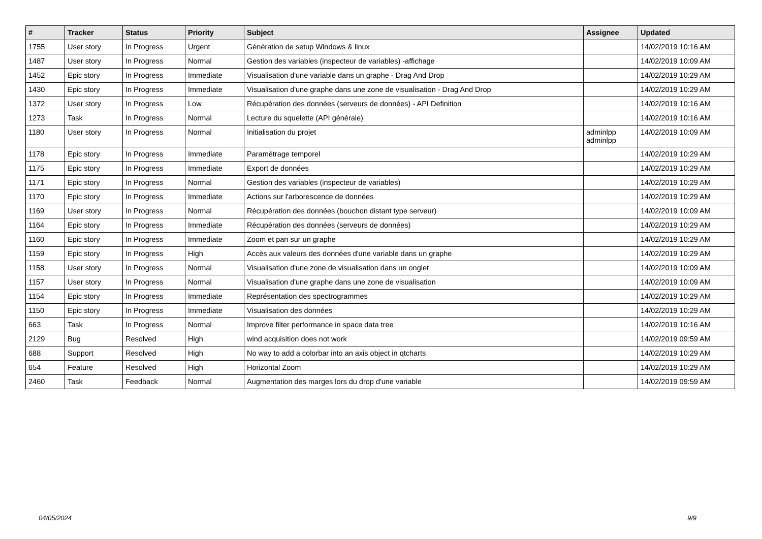| # | Tracker | Status | Priority | Subject | Assignee | Updated |
| --- | --- | --- | --- | --- | --- | --- |
| 1755 | User story | In Progress | Urgent | Génération de setup Windows & linux | | 14/02/2019 10:16 AM |
| 1487 | User story | In Progress | Normal | Gestion des variables (inspecteur de variables) -affichage | | 14/02/2019 10:09 AM |
| 1452 | Epic story | In Progress | Immediate | Visualisation d'une variable dans un graphe - Drag And Drop | | 14/02/2019 10:29 AM |
| 1430 | Epic story | In Progress | Immediate | Visualisation d'une graphe dans une zone de visualisation - Drag And Drop | | 14/02/2019 10:29 AM |
| 1372 | User story | In Progress | Low | Récupération des données (serveurs de données) - API Definition | | 14/02/2019 10:16 AM |
| 1273 | Task | In Progress | Normal | Lecture du squelette (API générale) | | 14/02/2019 10:16 AM |
| 1180 | User story | In Progress | Normal | Initialisation du projet | adminlpp adminlpp | 14/02/2019 10:09 AM |
| 1178 | Epic story | In Progress | Immediate | Paramétrage temporel | | 14/02/2019 10:29 AM |
| 1175 | Epic story | In Progress | Immediate | Export de données | | 14/02/2019 10:29 AM |
| 1171 | Epic story | In Progress | Normal | Gestion des variables (inspecteur de variables) | | 14/02/2019 10:29 AM |
| 1170 | Epic story | In Progress | Immediate | Actions sur l'arborescence de données | | 14/02/2019 10:29 AM |
| 1169 | User story | In Progress | Normal | Récupération des données (bouchon distant type serveur) | | 14/02/2019 10:09 AM |
| 1164 | Epic story | In Progress | Immediate | Récupération des données (serveurs de données) | | 14/02/2019 10:29 AM |
| 1160 | Epic story | In Progress | Immediate | Zoom et pan sur un graphe | | 14/02/2019 10:29 AM |
| 1159 | Epic story | In Progress | High | Accès aux valeurs des données d'une variable dans un graphe | | 14/02/2019 10:29 AM |
| 1158 | User story | In Progress | Normal | Visualisation d'une zone de visualisation dans un onglet | | 14/02/2019 10:09 AM |
| 1157 | User story | In Progress | Normal | Visualisation d'une graphe dans une zone de visualisation | | 14/02/2019 10:09 AM |
| 1154 | Epic story | In Progress | Immediate | Représentation des spectrogrammes | | 14/02/2019 10:29 AM |
| 1150 | Epic story | In Progress | Immediate | Visualisation des données | | 14/02/2019 10:29 AM |
| 663 | Task | In Progress | Normal | Improve filter performance in space data tree | | 14/02/2019 10:16 AM |
| 2129 | Bug | Resolved | High | wind acquisition does not work | | 14/02/2019 09:59 AM |
| 688 | Support | Resolved | High | No way to add a colorbar into an axis object in qtcharts | | 14/02/2019 10:29 AM |
| 654 | Feature | Resolved | High | Horizontal Zoom | | 14/02/2019 10:29 AM |
| 2460 | Task | Feedback | Normal | Augmentation des marges lors du drop d'une variable | | 14/02/2019 09:59 AM |
04/05/2024 9/9